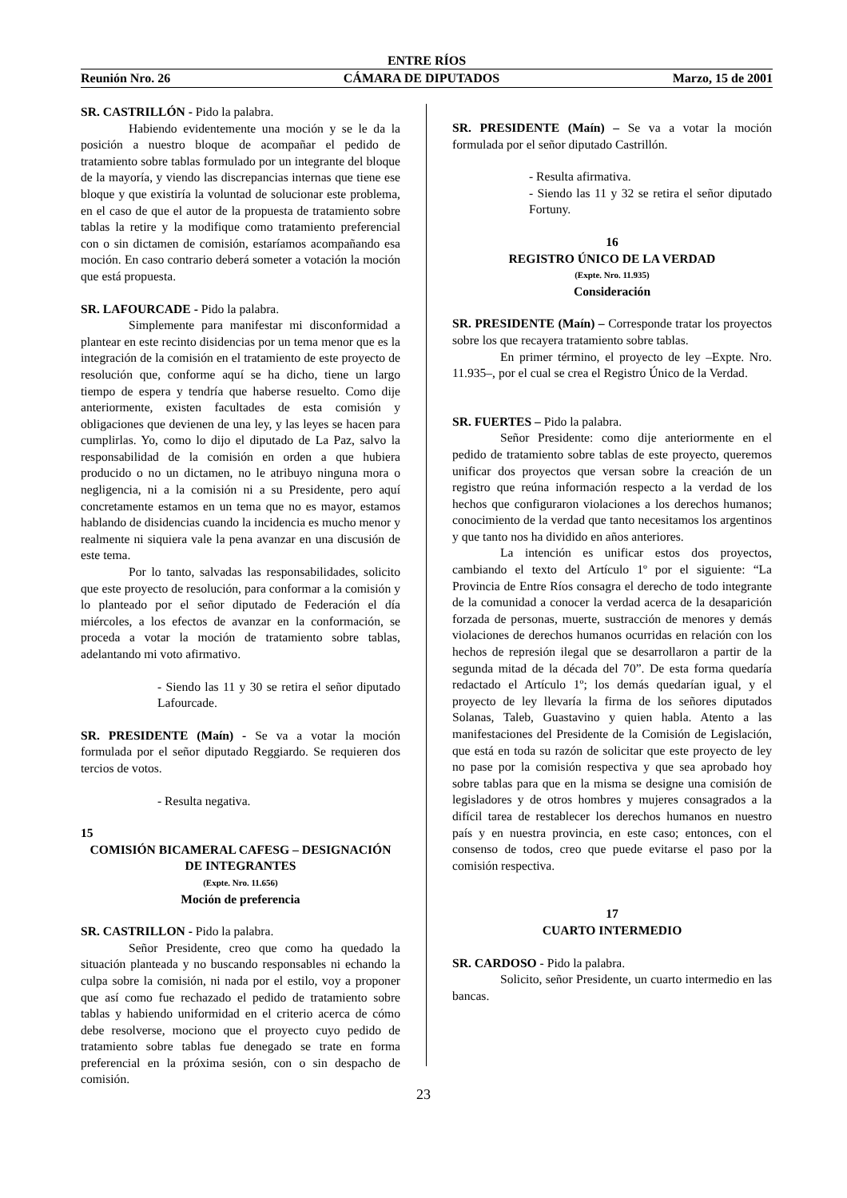ENTRE RÍOS
Reunión Nro. 26 CÁMARA DE DIPUTADOS Marzo, 15 de 2001
SR. CASTRILLÓN - Pido la palabra.
Habiendo evidentemente una moción y se le da la posición a nuestro bloque de acompañar el pedido de tratamiento sobre tablas formulado por un integrante del bloque de la mayoría, y viendo las discrepancias internas que tiene ese bloque y que existiría la voluntad de solucionar este problema, en el caso de que el autor de la propuesta de tratamiento sobre tablas la retire y la modifique como tratamiento preferencial con o sin dictamen de comisión, estaríamos acompañando esa moción. En caso contrario deberá someter a votación la moción que está propuesta.
SR. LAFOURCADE - Pido la palabra.
Simplemente para manifestar mi disconformidad a plantear en este recinto disidencias por un tema menor que es la integración de la comisión en el tratamiento de este proyecto de resolución que, conforme aquí se ha dicho, tiene un largo tiempo de espera y tendría que haberse resuelto. Como dije anteriormente, existen facultades de esta comisión y obligaciones que devienen de una ley, y las leyes se hacen para cumplirlas. Yo, como lo dijo el diputado de La Paz, salvo la responsabilidad de la comisión en orden a que hubiera producido o no un dictamen, no le atribuyo ninguna mora o negligencia, ni a la comisión ni a su Presidente, pero aquí concretamente estamos en un tema que no es mayor, estamos hablando de disidencias cuando la incidencia es mucho menor y realmente ni siquiera vale la pena avanzar en una discusión de este tema.
Por lo tanto, salvadas las responsabilidades, solicito que este proyecto de resolución, para conformar a la comisión y lo planteado por el señor diputado de Federación el día miércoles, a los efectos de avanzar en la conformación, se proceda a votar la moción de tratamiento sobre tablas, adelantando mi voto afirmativo.
- Siendo las 11 y 30 se retira el señor diputado Lafourcade.
SR. PRESIDENTE (Maín) - Se va a votar la moción formulada por el señor diputado Reggiardo. Se requieren dos tercios de votos.
- Resulta negativa.
15
COMISIÓN BICAMERAL CAFESG – DESIGNACIÓN DE INTEGRANTES
(Expte. Nro. 11.656)
Moción de preferencia
SR. CASTRILLON - Pido la palabra.
Señor Presidente, creo que como ha quedado la situación planteada y no buscando responsables ni echando la culpa sobre la comisión, ni nada por el estilo, voy a proponer que así como fue rechazado el pedido de tratamiento sobre tablas y habiendo uniformidad en el criterio acerca de cómo debe resolverse, mociono que el proyecto cuyo pedido de tratamiento sobre tablas fue denegado se trate en forma preferencial en la próxima sesión, con o sin despacho de comisión.
SR. PRESIDENTE (Maín) – Se va a votar la moción formulada por el señor diputado Castrillón.
- Resulta afirmativa.
- Siendo las 11 y 32 se retira el señor diputado Fortuny.
16
REGISTRO ÚNICO DE LA VERDAD
(Expte. Nro. 11.935)
Consideración
SR. PRESIDENTE (Maín) – Corresponde tratar los proyectos sobre los que recayera tratamiento sobre tablas.
En primer término, el proyecto de ley –Expte. Nro. 11.935–, por el cual se crea el Registro Único de la Verdad.
SR. FUERTES – Pido la palabra.
Señor Presidente: como dije anteriormente en el pedido de tratamiento sobre tablas de este proyecto, queremos unificar dos proyectos que versan sobre la creación de un registro que reúna información respecto a la verdad de los hechos que configuraron violaciones a los derechos humanos; conocimiento de la verdad que tanto necesitamos los argentinos y que tanto nos ha dividido en años anteriores.
La intención es unificar estos dos proyectos, cambiando el texto del Artículo 1º por el siguiente: “La Provincia de Entre Ríos consagra el derecho de todo integrante de la comunidad a conocer la verdad acerca de la desaparición forzada de personas, muerte, sustracción de menores y demás violaciones de derechos humanos ocurridas en relación con los hechos de represión ilegal que se desarrollaron a partir de la segunda mitad de la década del 70”. De esta forma quedaría redactado el Artículo 1º; los demás quedarían igual, y el proyecto de ley llevaría la firma de los señores diputados Solanas, Taleb, Guastavino y quien habla. Atento a las manifestaciones del Presidente de la Comisión de Legislación, que está en toda su razón de solicitar que este proyecto de ley no pase por la comisión respectiva y que sea aprobado hoy sobre tablas para que en la misma se designe una comisión de legisladores y de otros hombres y mujeres consagrados a la difícil tarea de restablecer los derechos humanos en nuestro país y en nuestra provincia, en este caso; entonces, con el consenso de todos, creo que puede evitarse el paso por la comisión respectiva.
17
CUARTO INTERMEDIO
SR. CARDOSO - Pido la palabra.
Solicito, señor Presidente, un cuarto intermedio en las bancas.
23